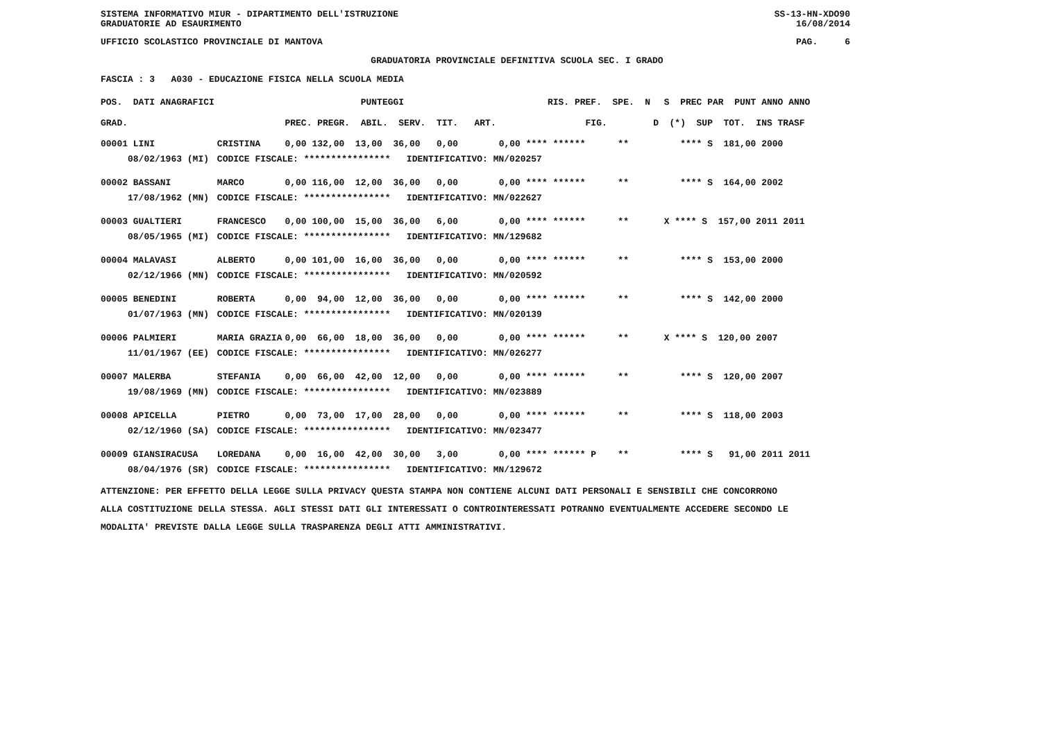SISTEMA INFORMATIVO MIUR - DIPARTIMENTO DELL'ISTRUZIONE
GRADUATORIE AD ESAURIMENTO SS-13-HN-XDO90
16/08/2014
UFFICIO SCOLASTICO PROVINCIALE DI MANTOVA PAG. 6
GRADUATORIA PROVINCIALE DEFINITIVA SCUOLA SEC. I GRADO
FASCIA : 3 A030 - EDUCAZIONE FISICA NELLA SCUOLA MEDIA
| POS. DATI ANAGRAFICI | | PUNTEGGI | RIS. PREF. SPE. N | S PREC PAR PUNT ANNO ANNO |
| --- | --- | --- | --- | --- |
| GRAD. | | PREC. PREGR. ABIL. SERV. TIT. ART. | FIG. | D (*) SUP TOT. INS TRASF |
| 00001 LINI | CRISTINA | 0,00 132,00 13,00 36,00 0,00 | 0,00 **** ****** ** | **** S 181,00 2000 |
| 08/02/1963 (MI) | CODICE FISCALE: **************** IDENTIFICATIVO: MN/020257 | | | |
| 00002 BASSANI | MARCO | 0,00 116,00 12,00 36,00 0,00 | 0,00 **** ****** ** | **** S 164,00 2002 |
| 17/08/1962 (MN) | CODICE FISCALE: **************** IDENTIFICATIVO: MN/022627 | | | |
| 00003 GUALTIERI | FRANCESCO | 0,00 100,00 15,00 36,00 6,00 | 0,00 **** ****** ** | X **** S 157,00 2011 2011 |
| 08/05/1965 (MI) | CODICE FISCALE: **************** IDENTIFICATIVO: MN/129682 | | | |
| 00004 MALAVASI | ALBERTO | 0,00 101,00 16,00 36,00 0,00 | 0,00 **** ****** ** | **** S 153,00 2000 |
| 02/12/1966 (MN) | CODICE FISCALE: **************** IDENTIFICATIVO: MN/020592 | | | |
| 00005 BENEDINI | ROBERTA | 0,00 94,00 12,00 36,00 0,00 | 0,00 **** ****** ** | **** S 142,00 2000 |
| 01/07/1963 (MN) | CODICE FISCALE: **************** IDENTIFICATIVO: MN/020139 | | | |
| 00006 PALMIERI | MARIA GRAZIA | 0,00 66,00 18,00 36,00 0,00 | 0,00 **** ****** ** | X **** S 120,00 2007 |
| 11/01/1967 (EE) | CODICE FISCALE: **************** IDENTIFICATIVO: MN/026277 | | | |
| 00007 MALERBA | STEFANIA | 0,00 66,00 42,00 12,00 0,00 | 0,00 **** ****** ** | **** S 120,00 2007 |
| 19/08/1969 (MN) | CODICE FISCALE: **************** IDENTIFICATIVO: MN/023889 | | | |
| 00008 APICELLA | PIETRO | 0,00 73,00 17,00 28,00 0,00 | 0,00 **** ****** ** | **** S 118,00 2003 |
| 02/12/1960 (SA) | CODICE FISCALE: **************** IDENTIFICATIVO: MN/023477 | | | |
| 00009 GIANSIRACUSA | LOREDANA | 0,00 16,00 42,00 30,00 3,00 | 0,00 **** ****** P ** | **** S 91,00 2011 2011 |
| 08/04/1976 (SR) | CODICE FISCALE: **************** IDENTIFICATIVO: MN/129672 | | | |
ATTENZIONE: PER EFFETTO DELLA LEGGE SULLA PRIVACY QUESTA STAMPA NON CONTIENE ALCUNI DATI PERSONALI E SENSIBILI CHE CONCORRONO
ALLA COSTITUZIONE DELLA STESSA. AGLI STESSI DATI GLI INTERESSATI O CONTROINTERESSATI POTRANNO EVENTUALMENTE ACCEDERE SECONDO LE
MODALITA' PREVISTE DALLA LEGGE SULLA TRASPARENZA DEGLI ATTI AMMINISTRATIVI.